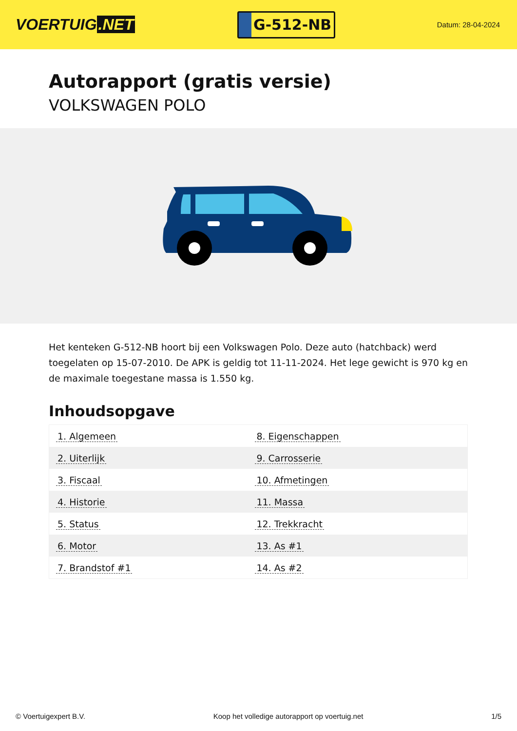VOERTUIG.NET
G-512-NB
Datum: 28-04-2024
Autorapport (gratis versie)
VOLKSWAGEN POLO
Het kenteken G-512-NB hoort bij een Volkswagen Polo. Deze auto (hatchback) werd toegelaten op 15-07-2010. De APK is geldig tot 11-11-2024. Het lege gewicht is 970 kg en de maximale toegestane massa is 1.550 kg.
Inhoudsopgave
| 1. Algemeen | 8. Eigenschappen |
| 2. Uiterlijk | 9. Carrosserie |
| 3. Fiscaal | 10. Afmetingen |
| 4. Historie | 11. Massa |
| 5. Status | 12. Trekkracht |
| 6. Motor | 13. As #1 |
| 7. Brandstof #1 | 14. As #2 |
© Voertuigexpert B.V. Koop het volledige autorapport op voertuig.net
1/5